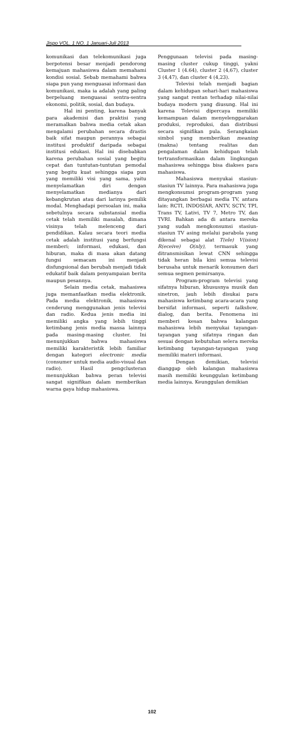Jispo VOL. 1 NO. 1 Januari-Juli 2013
komunikasi dan telekomunikasi juga berpotensi besar menjadi pendorong kemajuan mahasiswa dalam memahami kondisi sosial. Sebab memahami bahwa siapa pun yang menguasai informasi dan komunikasi, maka ia adalah yang paling berpeluang menguasai sentra-sentra ekonomi, politik, sosial, dan budaya.
Hal ini penting, karena banyak para akademisi dan praktisi yang meramalkan bahwa media cetak akan mengalami perubahan secara drastis baik sifat maupun perannya sebagai institusi produktif daripada sebagai institusi edukasi. Hal ini disebabkan karena perubahan sosial yang begitu cepat dan tuntutan-tuntutan pemodal yang begitu kuat sehingga siapa pun yang memiliki visi yang sama, yaitu menyelamatkan diri dengan menyelamatkan medianya dari kebangkrutan atau dari larinya pemilik modal. Menghadapi persoalan ini, maka sebetulnya secara substansial media cetak telah memiliki masalah, dimana visinya telah melenceng dari pendidikan. Kalau secara teori media cetak adalah institusi yang berfungsi memberi; informasi, edukasi, dan hiburan, maka di masa akan datang fungsi semacam ini menjadi disfungsional dan berubah menjadi tidak edukatif baik dalam penyampaian berita maupun pesannya.
Selain media cetak, mahasiswa juga memanfaatkan media elektronik. Pada media elektronik, mahasiswa cenderung menggunakan jenis televisi dan radio. Kedua jenis media ini memiliki angka yang lebih tinggi ketimbang jenis media massa lainnya pada masing-masing cluster. Ini menunjukkan bahwa mahasiswa memiliki karakteristik lebih familiar dengan kategori electronic media (consumer untuk media audio-visual dan radio). Hasil pengclusteran menunjukkan bahwa peran televisi sangat signifikan dalam memberikan warna gaya hidup mahasiswa.
Penggunaan televisi pada masing-masing cluster cukup tinggi, yakni Cluster 1 (4.64), cluster 2 (4,67), cluster 3 (4,47), dan cluster 4 (4,23).
Televisi telah menjadi bagian dalam kehidupan sehari-hari mahasiswa yang sangat rentan terhadap nilai-nilai budaya modern yang diusung. Hal ini karena Televisi dipercaya memiliki kemampuan dalam menyelenggarakan produksi, reproduksi, dan distribusi secara signifikan pula. Serangkaian simbol yang memberikan meaning (makna) tentang realitas dan pengalaman dalam kehidupan telah tertransformasikan dalam lingkungan mahasiswa sehingga bisa diakses para mahasiswa.
Mahasiswa menyukai stasiun-stasiun TV lainnya. Para mahasiswa juga mengkonsumsi program-program yang ditayangkan berbagai media TV, antara lain: RCTI, INDOSIAR, ANTV, SCTV, TPI, Trans TV, Lativi, TV 7, Metro TV, dan TVRI. Bahkan ada di antara mereka yang sudah mengkonsumsi stasiun-stasiun TV asing melalui parabola yang dikenal sebagai alat T(ele) V(ision) R(eceive) O(nly), termasuk yang ditransmisikan lewat CNN sehingga tidak heran bila kini semua televisi berusaha untuk menarik konsumen dari semua segmen pemirsanya.
Program-program televisi yang sifatnya hiburan, khususnya musik dan sinetron, jauh lebih disukai para mahasiswa ketimbang acara-acara yang bersifat informasi, seperti talkshow, dialog, dan berita. Fenomena ini memberi kesan bahwa kalangan mahasiswa lebih menyukai tayangan-tayangan yang sifatnya ringan dan sesuai dengan kebutuhan selera mereka ketimbang tayangan-tayangan yang memiliki materi informasi.
Dengan demikian, televisi dianggap oleh kalangan mahasiswa masih memiliki keunggulan ketimbang media lainnya. Keunggulan demikian
102